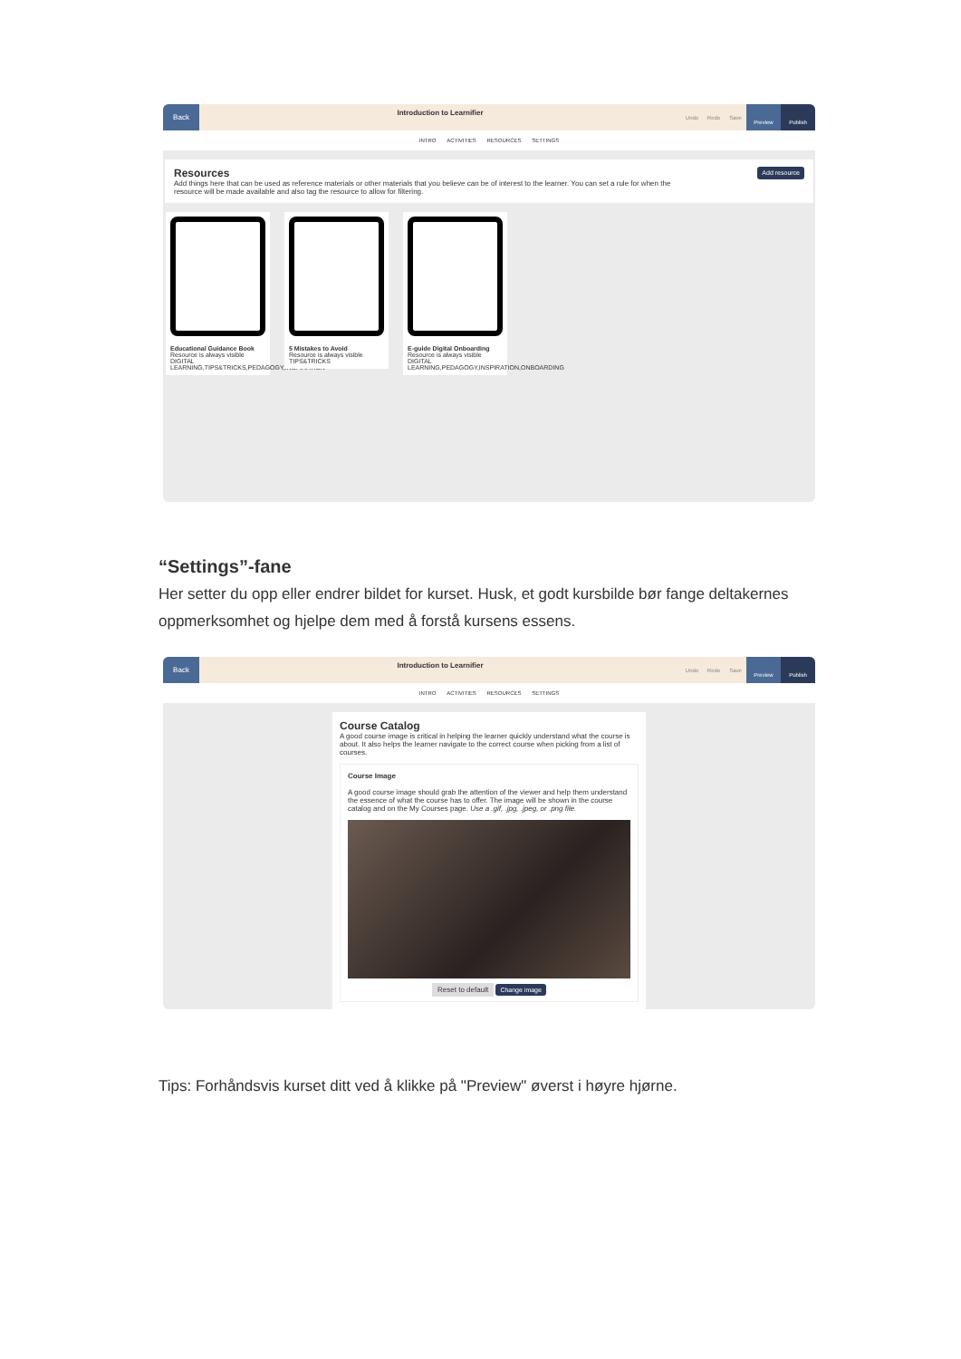Back
Introduction to Learnifier
Undo Redo Save
Preview Publish
INTRO ACTIVITIES RESOURCES SETTINGS
Resources Add resource
Add things here that can be used as reference materials or other materials that you believe can be of interest to the learner. You can set a rule for when the resource will be made available and also tag the resource to allow for filtering.
Educational Guidance Book
Resource is always visible
DIGITAL LEARNING,TIPS&TRICKS,PEDAGOGY,INSPIRATION
5 Mistakes to Avoid
Resource is always visible
TIPS&TRICKS
E-guide Digital Onboarding
Resource is always visible
DIGITAL LEARNING,PEDAGOGY,INSPIRATION,ONBOARDING
“Settings”-fane
Her setter du opp eller endrer bildet for kurset. Husk, et godt kursbilde bør fange deltakernes oppmerksomhet og hjelpe dem med å forstå kursens essens.
Back
Introduction to Learnifier
Undo Redo Save
Preview Publish
INTRO ACTIVITIES RESOURCES SETTINGS
Course Catalog
A good course image is critical in helping the learner quickly understand what the course is about. It also helps the learner navigate to the correct course when picking from a list of courses.
Course Image
A good course image should grab the attention of the viewer and help them understand the essence of what the course has to offer. The image will be shown in the course catalog and on the My Courses page. Use a .gif, .jpg, .jpeg, or .png file.
Reset to default Change image
Tips: Forhåndsvis kurset ditt ved å klikke på "Preview" øverst i høyre hjørne.